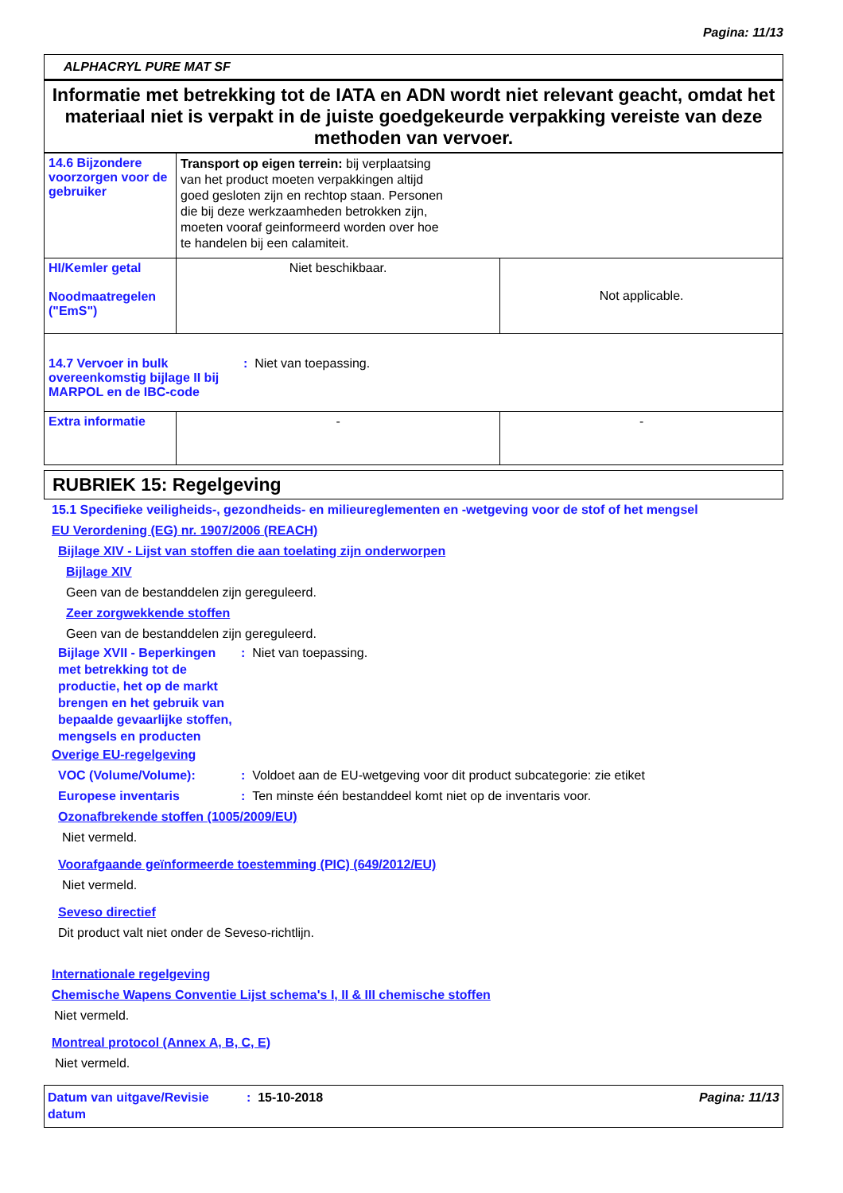Pagina: 11/13
ALPHACRYL PURE MAT SF
Informatie met betrekking tot de IATA en ADN wordt niet relevant geacht, omdat het materiaal niet is verpakt in de juiste goedgekeurde verpakking vereiste van deze methoden van vervoer.
| 14.6 Bijzondere voorzorgen voor de gebruiker | Transport op eigen terrein: bij verplaatsing van het product moeten verpakkingen altijd goed gesloten zijn en rechtop staan. Personen die bij deze werkzaamheden betrokken zijn, moeten vooraf geinformeerd worden over hoe te handelen bij een calamiteit. | |
| HI/Kemler getal Noodmaatregelen ("EmS") | Niet beschikbaar. | Not applicable. |
| 14.7 Vervoer in bulk overeenkomstig bijlage II bij MARPOL en de IBC-code : Niet van toepassing. | | |
| Extra informatie | - | - |
RUBRIEK 15: Regelgeving
15.1 Specifieke veiligheids-, gezondheids- en milieureglementen en -wetgeving voor de stof of het mengsel
EU Verordening (EG) nr. 1907/2006 (REACH)
Bijlage XIV - Lijst van stoffen die aan toelating zijn onderworpen
Bijlage XIV
Geen van de bestanddelen zijn gereguleerd.
Zeer zorgwekkende stoffen
Geen van de bestanddelen zijn gereguleerd.
Bijlage XVII - Beperkingen met betrekking tot de productie, het op de markt brengen en het gebruik van bepaalde gevaarlijke stoffen, mengsels en producten
: Niet van toepassing.
Overige EU-regelgeving
VOC (Volume/Volume): : Voldoet aan de EU-wetgeving voor dit product subcategorie: zie etiket
Europese inventaris : Ten minste één bestanddeel komt niet op de inventaris voor.
Ozonafbrekende stoffen (1005/2009/EU)
Niet vermeld.
Voorafgaande geïnformeerde toestemming (PIC) (649/2012/EU)
Niet vermeld.
Seveso directief
Dit product valt niet onder de Seveso-richtlijn.
Internationale regelgeving
Chemische Wapens Conventie Lijst schema's I, II & III chemische stoffen
Niet vermeld.
Montreal protocol (Annex A, B, C, E)
Niet vermeld.
Datum van uitgave/Revisie datum
: 15-10-2018 Pagina: 11/13